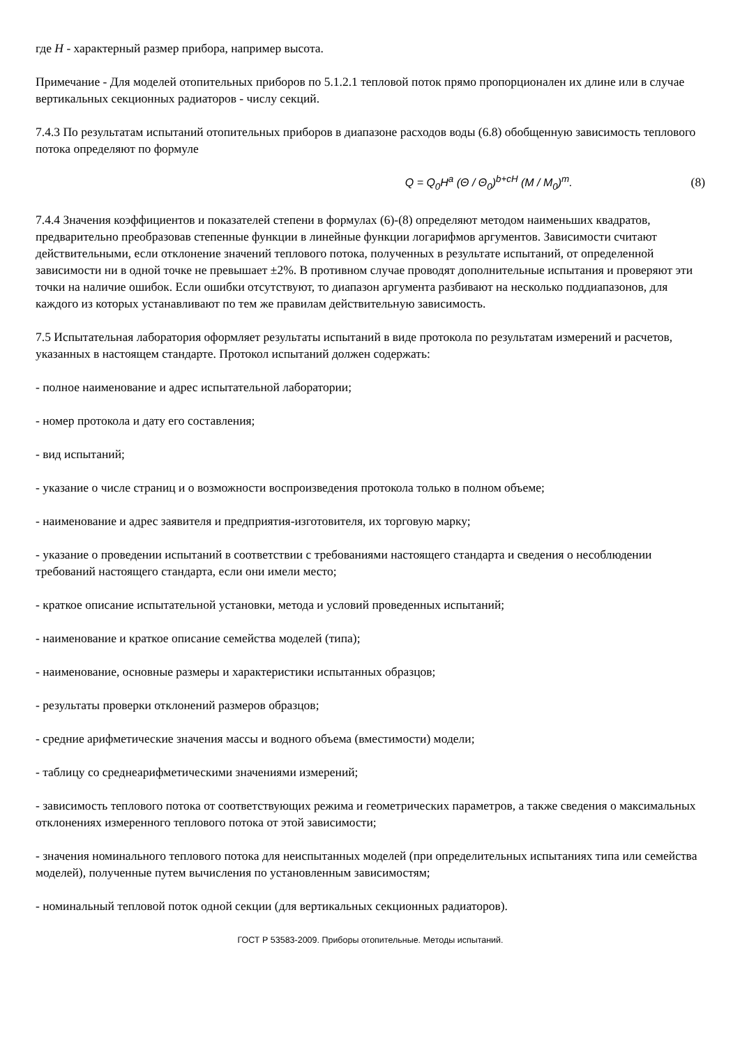где H - характерный размер прибора, например высота.
Примечание - Для моделей отопительных приборов по 5.1.2.1 тепловой поток прямо пропорционален их длине или в случае вертикальных секционных радиаторов - числу секций.
7.4.3 По результатам испытаний отопительных приборов в диапазоне расходов воды (6.8) обобщенную зависимость теплового потока определяют по формуле
Q = Q<sub>0</sub>H<sup>a</sup> (Θ / Θ<sub>0</sub>)<sup>b+cH</sup> (M / M<sub>0</sub>)<sup>m</sup>. (8)
7.4.4 Значения коэффициентов и показателей степени в формулах (6)-(8) определяют методом наименьших квадратов, предварительно преобразовав степенные функции в линейные функции логарифмов аргументов. Зависимости считают действительными, если отклонение значений теплового потока, полученных в результате испытаний, от определенной зависимости ни в одной точке не превышает ±2%. В противном случае проводят дополнительные испытания и проверяют эти точки на наличие ошибок. Если ошибки отсутствуют, то диапазон аргумента разбивают на несколько поддиапазонов, для каждого из которых устанавливают по тем же правилам действительную зависимость.
7.5 Испытательная лаборатория оформляет результаты испытаний в виде протокола по результатам измерений и расчетов, указанных в настоящем стандарте. Протокол испытаний должен содержать:
- полное наименование и адрес испытательной лаборатории;
- номер протокола и дату его составления;
- вид испытаний;
- указание о числе страниц и о возможности воспроизведения протокола только в полном объеме;
- наименование и адрес заявителя и предприятия-изготовителя, их торговую марку;
- указание о проведении испытаний в соответствии с требованиями настоящего стандарта и сведения о несоблюдении требований настоящего стандарта, если они имели место;
- краткое описание испытательной установки, метода и условий проведенных испытаний;
- наименование и краткое описание семейства моделей (типа);
- наименование, основные размеры и характеристики испытанных образцов;
- результаты проверки отклонений размеров образцов;
- средние арифметические значения массы и водного объема (вместимости) модели;
- таблицу со среднеарифметическими значениями измерений;
- зависимость теплового потока от соответствующих режима и геометрических параметров, а также сведения о максимальных отклонениях измеренного теплового потока от этой зависимости;
- значения номинального теплового потока для неиспытанных моделей (при определительных испытаниях типа или семейства моделей), полученные путем вычисления по установленным зависимостям;
- номинальный тепловой поток одной секции (для вертикальных секционных радиаторов).
ГОСТ Р 53583-2009. Приборы отопительные. Методы испытаний.